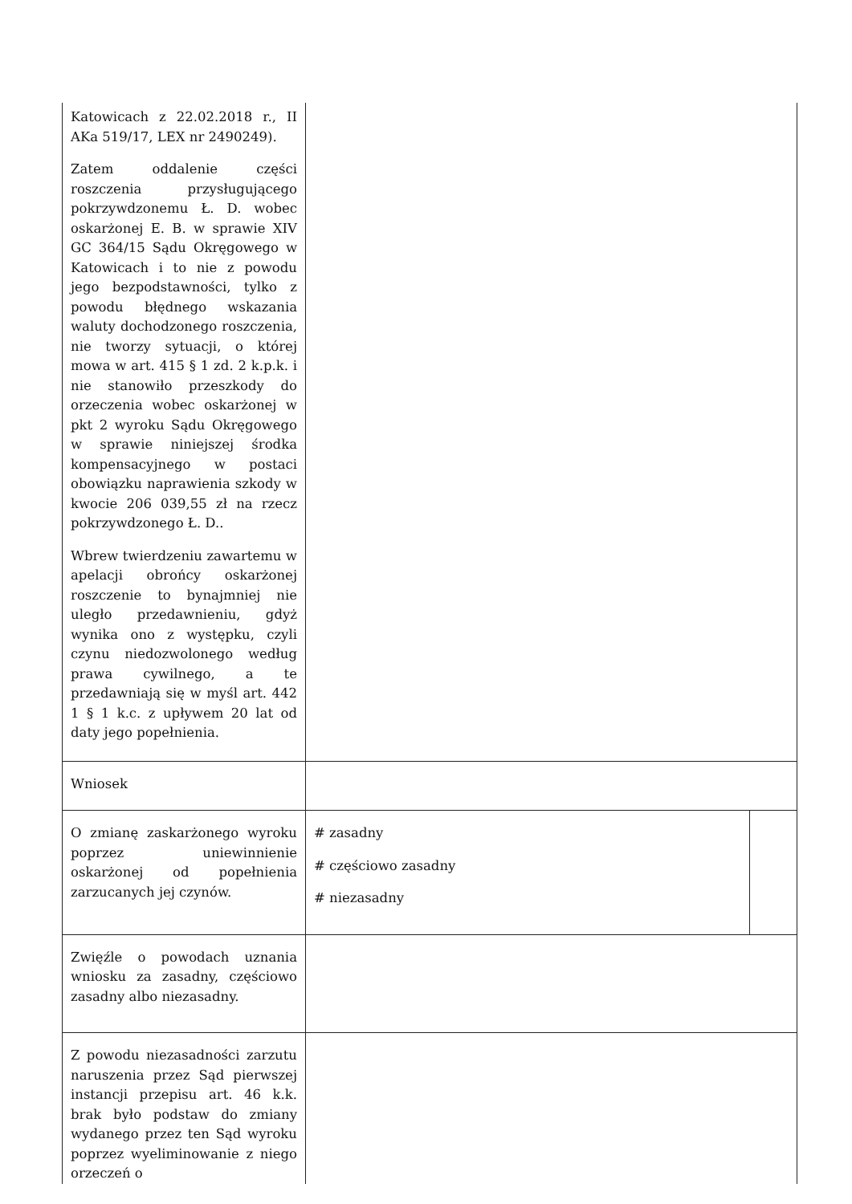| Katowicach z 22.02.2018 r., II AKa 519/17, LEX nr 2490249). Zatem oddalenie części roszczenia przysługującego pokrzywdzonemu Ł. D. wobec oskarżonej E. B. w sprawie XIV GC 364/15 Sądu Okręgowego w Katowicach i to nie z powodu jego bezpodstawności, tylko z powodu błędnego wskazania waluty dochodzonego roszczenia, nie tworzy sytuacji, o której mowa w art. 415 § 1 zd. 2 k.p.k. i nie stanowiło przeszkody do orzeczenia wobec oskarżonej w pkt 2 wyroku Sądu Okręgowego w sprawie niniejszej środka kompensacyjnego w postaci obowiązku naprawienia szkody w kwocie 206 039,55 zł na rzecz pokrzywdzonego Ł. D.. Wbrew twierdzeniu zawartemu w apelacji obrońcy oskarżonej roszczenie to bynajmniej nie uległo przedawnieniu, gdyż wynika ono z występku, czyli czynu niedozwolonego według prawa cywilnego, a te przedawniają się w myśl art. 442 1 § 1 k.c. z upływem 20 lat od daty jego popełnienia. | | |
| Wniosek | | |
| O zmianę zaskarżonego wyroku poprzez uniewinnienie oskarżonej od popełnienia zarzucanych jej czynów. | # zasadny # częściowo zasadny # niezasadny | |
| Zwięźle o powodach uznania wniosku za zasadny, częściowo zasadny albo niezasadny. | | |
| Z powodu niezasadności zarzutu naruszenia przez Sąd pierwszej instancji przepisu art. 46 k.k. brak było podstaw do zmiany wydanego przez ten Sąd wyroku poprzez wyeliminowanie z niego orzeczeń o | | |